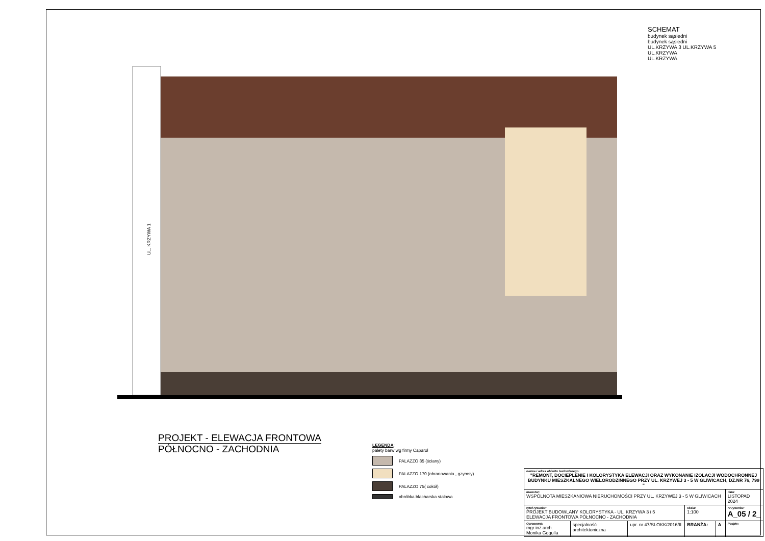SCHEMAT
budynek sąsiedni
budynek sąsiedni
UL.KRZYWA 3 UL.KRZYWA 5
UL.KRZYWA
UL.KRZYWA
UL. KRZYWA 1
PROJEKT - ELEWACJA FRONTOWA
PÓŁNOCNO - ZACHODNIA
LEGENDA:
palety barw wg firmy Caparol
PALAZZO 85 (ściany)
PALAZZO 170 (obranowania , gzymsy)
PALAZZO 75( cokół)
obróbka blacharska stalowa
| nazwa i adres obiektu budowlanego: "REMONT, DOCIEPLENIE I KOLORYSTYKA ELEWACJI ORAZ WYKONANIE IZOLACJI WODOCHRONNEJ BUDYNKU MIESZKALNEGO WIELORODZINNEGO PRZY UL. KRZYWEJ 3 - 5 W GLIWICACH, DZ.NR 76, 799 " | | | | | |
| Inwestor: WSPÓLNOTA MIESZKANIOWA NIERUCHOMOŚCI PRZY UL. KRZYWEJ 3 - 5 W GLIWICACH | | | | | data: LISTOPAD 2024 |
| tytuł rysunku: PROJEKT BUDOWLANY KOLORYSTYKA - UL. KRZYWA 3 i 5 ELEWACJA FRONTOWA PÓŁNOCNO - ZACHODNIA | | | skala: 1:100 | | nr rysunku: A_05 / 2_ |
| Opracował: mgr inż.arch. Monika Gogulla | specjalność architektoniczna | upr. nr 47/SLOKK/2016/II | BRANŻA: | A | Podpis: |